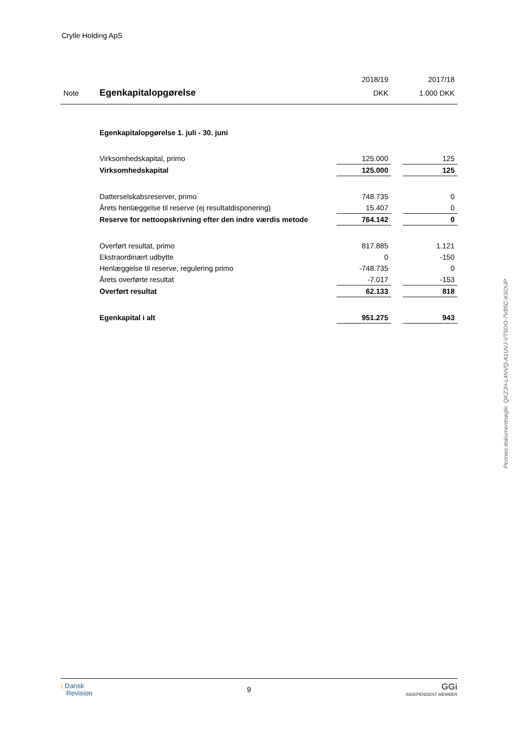Crylle Holding ApS
| | | 2018/19 | | 2017/18 |
| Note | Egenkapitalopgørelse | DKK | | 1.000 DKK |
| | Egenkapitalopgørelse 1. juli - 30. juni | | | |
| | Virksomhedskapital, primo | 125.000 | | 125 |
| | Virksomhedskapital | 125.000 | | 125 |
| | Datterselskabsreserver, primo | 748.735 | | 0 |
| | Årets henlæggelse til reserve (ej resultatdisponering) | 15.407 | | 0 |
| | Reserve for nettoopskrivning efter den indre værdis metode | 764.142 | | 0 |
| | Overført resultat, primo | 817.885 | | 1.121 |
| | Ekstraordinært udbytte | 0 | | -150 |
| | Henlæggelse til reserve, regulering primo | -748.735 | | 0 |
| | Årets overførte resultat | -7.017 | | -153 |
| | Overført resultat | 62.133 | | 818 |
| | Egenkapital i alt | 951.275 | | 943 |
Penneo dokumentnøgle: QKZJH-L4NVQ-A1UVJ-VT5OO-7V85C-K6OUP
⟨ Dansk
Revision
9
GGi
INDEPENDENT MEMBER